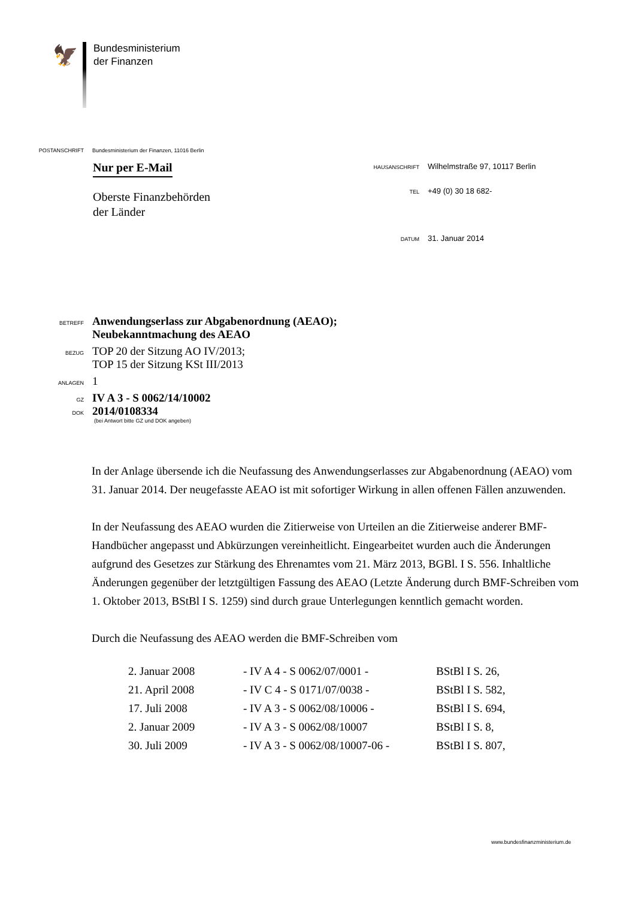🦅
Bundesministerium
der Finanzen
POSTANSCHRIFT Bundesministerium der Finanzen, 11016 Berlin
Nur per E-Mail
Oberste Finanzbehörden
der Länder
HAUSANSCHRIFT Wilhelmstraße 97, 10117 Berlin
TEL +49 (0) 30 18 682-
DATUM 31. Januar 2014
BETREFF Anwendungserlass zur Abgabenordnung (AEAO);
Neubekanntmachung des AEAO
BEZUG TOP 20 der Sitzung AO IV/2013;
TOP 15 der Sitzung KSt III/2013
ANLAGEN 1
GZ IV A 3 - S 0062/14/10002
DOK 2014/0108334
(bei Antwort bitte GZ und DOK angeben)
In der Anlage übersende ich die Neufassung des Anwendungserlasses zur Abgabenordnung (AEAO) vom 31. Januar 2014. Der neugefasste AEAO ist mit sofortiger Wirkung in allen offenen Fällen anzuwenden.
In der Neufassung des AEAO wurden die Zitierweise von Urteilen an die Zitierweise anderer BMF-Handbücher angepasst und Abkürzungen vereinheitlicht. Eingearbeitet wurden auch die Änderungen aufgrund des Gesetzes zur Stärkung des Ehrenamtes vom 21. März 2013, BGBl. I S. 556. Inhaltliche Änderungen gegenüber der letztgültigen Fassung des AEAO (Letzte Änderung durch BMF-Schreiben vom 1. Oktober 2013, BStBl I S. 1259) sind durch graue Unterlegungen kenntlich gemacht worden.
Durch die Neufassung des AEAO werden die BMF-Schreiben vom
| 2. Januar 2008 | - IV A 4 - S 0062/07/0001 - | BStBl I S. 26, |
| 21. April 2008 | - IV C 4 - S 0171/07/0038 - | BStBl I S. 582, |
| 17. Juli 2008 | - IV A 3 - S 0062/08/10006 - | BStBl I S. 694, |
| 2. Januar 2009 | - IV A 3 - S 0062/08/10007 | BStBl I S. 8, |
| 30. Juli 2009 | - IV A 3 - S 0062/08/10007-06 - | BStBl I S. 807, |
www.bundesfinanzministerium.de